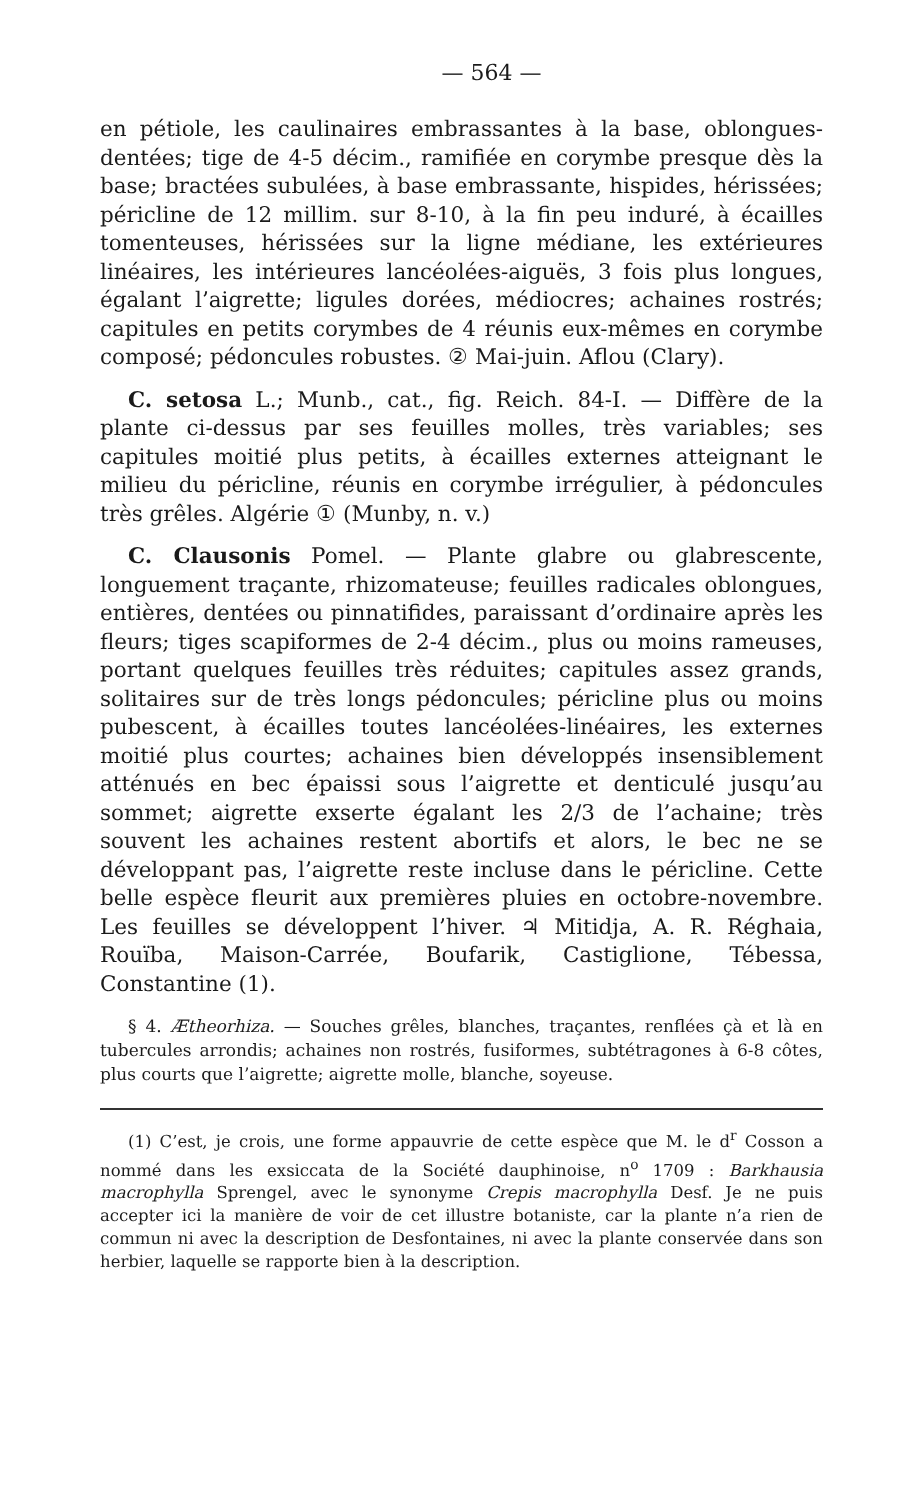— 564 —
en pétiole, les caulinaires embrassantes à la base, oblongues-dentées; tige de 4-5 décim., ramifiée en corymbe presque dès la base; bractées subulées, à base embrassante, hispides, hérissées; péricline de 12 millim. sur 8-10, à la fin peu induré, à écailles tomenteuses, hérissées sur la ligne médiane, les extérieures linéaires, les intérieures lancéolées-aiguës, 3 fois plus longues, égalant l’aigrette; ligules dorées, médiocres; achaines rostrés; capitules en petits corymbes de 4 réunis eux-mêmes en corymbe composé; pédoncules robustes. ② Mai-juin. Aflou (Clary).
C. setosa L.; Munb., cat., fig. Reich. 84-I. — Diffère de la plante ci-dessus par ses feuilles molles, très variables; ses capitules moitié plus petits, à écailles externes atteignant le milieu du péricline, réunis en corymbe irrégulier, à pédoncules très grêles. Algérie ① (Munby, n. v.)
C. Clausonis Pomel. — Plante glabre ou glabrescente, longuement traçante, rhizomateuse; feuilles radicales oblongues, entières, dentées ou pinnatifides, paraissant d’ordinaire après les fleurs; tiges scapiformes de 2-4 décim., plus ou moins rameuses, portant quelques feuilles très réduites; capitules assez grands, solitaires sur de très longs pédoncules; péricline plus ou moins pubescent, à écailles toutes lancéolées-linéaires, les externes moitié plus courtes; achaines bien développés insensiblement atténués en bec épaissi sous l’aigrette et denticulé jusqu’au sommet; aigrette exserte égalant les 2/3 de l’achaine; très souvent les achaines restent abortifs et alors, le bec ne se développant pas, l’aigrette reste incluse dans le péricline. Cette belle espèce fleurit aux premières pluies en octobre-novembre. Les feuilles se développent l’hiver. ♃ Mitidja, A. R. Réghaia, Rouïba, Maison-Carrée, Boufarik, Castiglione, Tébessa, Constantine (1).
§ 4. Ætheorhiza. — Souches grêles, blanches, traçantes, renflées çà et là en tubercules arrondis; achaines non rostrés, fusiformes, subtétragones à 6-8 côtes, plus courts que l’aigrette; aigrette molle, blanche, soyeuse.
(1) C’est, je crois, une forme appauvrie de cette espèce que M. le d<sup>r</sup> Cosson a nommé dans les exsiccata de la Société dauphinoise, n<sup>o</sup> 1709 : Barkhausia macrophylla Sprengel, avec le synonyme Crepis macrophylla Desf. Je ne puis accepter ici la manière de voir de cet illustre botaniste, car la plante n’a rien de commun ni avec la description de Desfontaines, ni avec la plante conservée dans son herbier, laquelle se rapporte bien à la description.